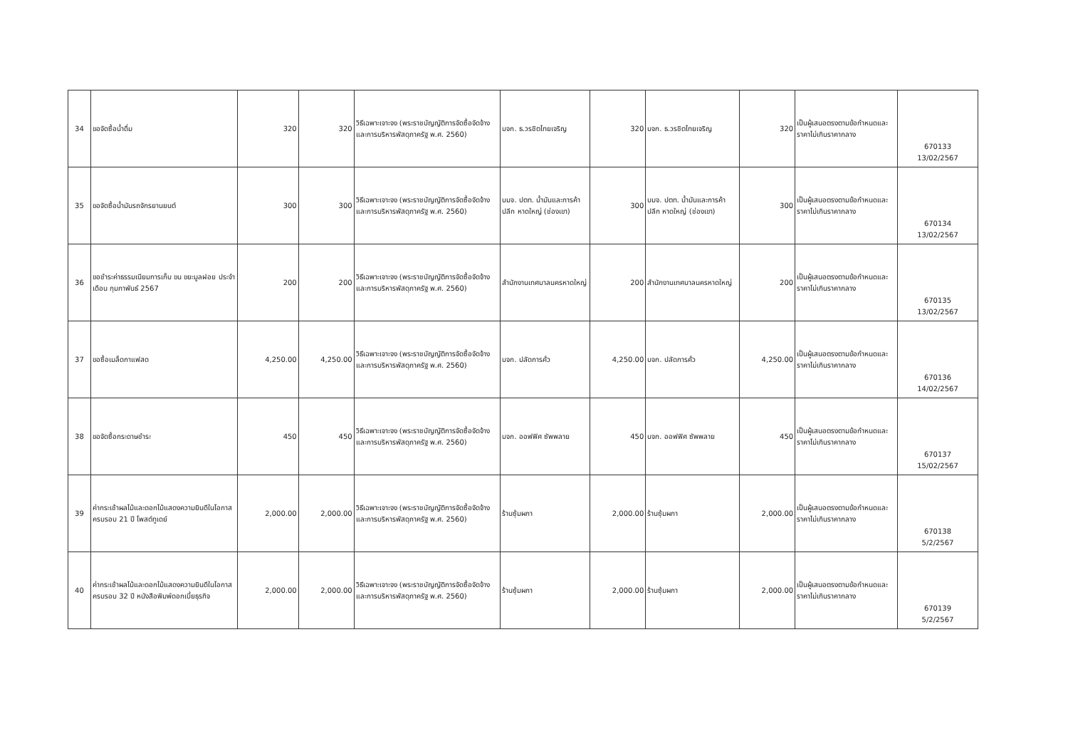| 34 | ขอจัดซื้อน้ำดื่ม | 320 | 320 | วิธีเฉพาะเจาะจง (พระราชบัญญัติการจัดซื้อจัดจ้างและการบริหารพัสดุภาครัฐ พ.ศ. 2560) | บจก. ธ.วรชิตไทยเจริญ | 320 | บจก. ธ.วรชิตไทยเจริญ | 320 | เป็นผู้เสนอตรงตามข้อกำหนดและราคาไม่เกินราคากลาง | 670133 13/02/2567 |
| 35 | ขอจัดซื้อน้ำมันรถจักรยานยนต์ | 300 | 300 | วิธีเฉพาะเจาะจง (พระราชบัญญัติการจัดซื้อจัดจ้างและการบริหารพัสดุภาครัฐ พ.ศ. 2560) | บมจ. ปตท. น้ำมันและการค้าปลีก หาดใหญ่ (ช่องเขา) | 300 | บมจ. ปตท. น้ำมันและการค้าปลีก หาดใหญ่ (ช่องเขา) | 300 | เป็นผู้เสนอตรงตามข้อกำหนดและราคาไม่เกินราคากลาง | 670134 13/02/2567 |
| 36 | ขอชำระค่าธรรมเนียมการเก็บ ขน ขยะมูลฝอย ประจำเดือน กุมภาพันธ์ 2567 | 200 | 200 | วิธีเฉพาะเจาะจง (พระราชบัญญัติการจัดซื้อจัดจ้างและการบริหารพัสดุภาครัฐ พ.ศ. 2560) | สำนักงานเทศบาลนครหาดใหญ่ | 200 | สำนักงานเทศบาลนครหาดใหญ่ | 200 | เป็นผู้เสนอตรงตามข้อกำหนดและราคาไม่เกินราคากลาง | 670135 13/02/2567 |
| 37 | ขอซื้อเมล็ดกาแฟสด | 4,250.00 | 4,250.00 | วิธีเฉพาะเจาะจง (พระราชบัญญัติการจัดซื้อจัดจ้างและการบริหารพัสดุภาครัฐ พ.ศ. 2560) | บจก. ปลัดการคั่ว | 4,250.00 | บจก. ปลัดการคั่ว | 4,250.00 | เป็นผู้เสนอตรงตามข้อกำหนดและราคาไม่เกินราคากลาง | 670136 14/02/2567 |
| 38 | ขอจัดซื้อกระดาษชำระ | 450 | 450 | วิธีเฉพาะเจาะจง (พระราชบัญญัติการจัดซื้อจัดจ้างและการบริหารพัสดุภาครัฐ พ.ศ. 2560) | บจก. ออฟฟิศ ซัพพลาย | 450 | บจก. ออฟฟิศ ซัพพลาย | 450 | เป็นผู้เสนอตรงตามข้อกำหนดและราคาไม่เกินราคากลาง | 670137 15/02/2567 |
| 39 | ค่ากระเช้าผลไม้และดอกไม้แสดงความยินดีในโอกาสครบรอบ 21 ปี โพสต์ทูเดย์ | 2,000.00 | 2,000.00 | วิธีเฉพาะเจาะจง (พระราชบัญญัติการจัดซื้อจัดจ้างและการบริหารพัสดุภาครัฐ พ.ศ. 2560) | ร้านซุ้มผกา | 2,000.00 | ร้านซุ้มผกา | 2,000.00 | เป็นผู้เสนอตรงตามข้อกำหนดและราคาไม่เกินราคากลาง | 670138 5/2/2567 |
| 40 | ค่ากระเช้าผลไม้และดอกไม้แสดงความยินดีในโอกาสครบรอบ 32 ปี หนังสือพิมพ์ดอกเบี้ยธุรกิจ | 2,000.00 | 2,000.00 | วิธีเฉพาะเจาะจง (พระราชบัญญัติการจัดซื้อจัดจ้างและการบริหารพัสดุภาครัฐ พ.ศ. 2560) | ร้านซุ้มผกา | 2,000.00 | ร้านซุ้มผกา | 2,000.00 | เป็นผู้เสนอตรงตามข้อกำหนดและราคาไม่เกินราคากลาง | 670139 5/2/2567 |